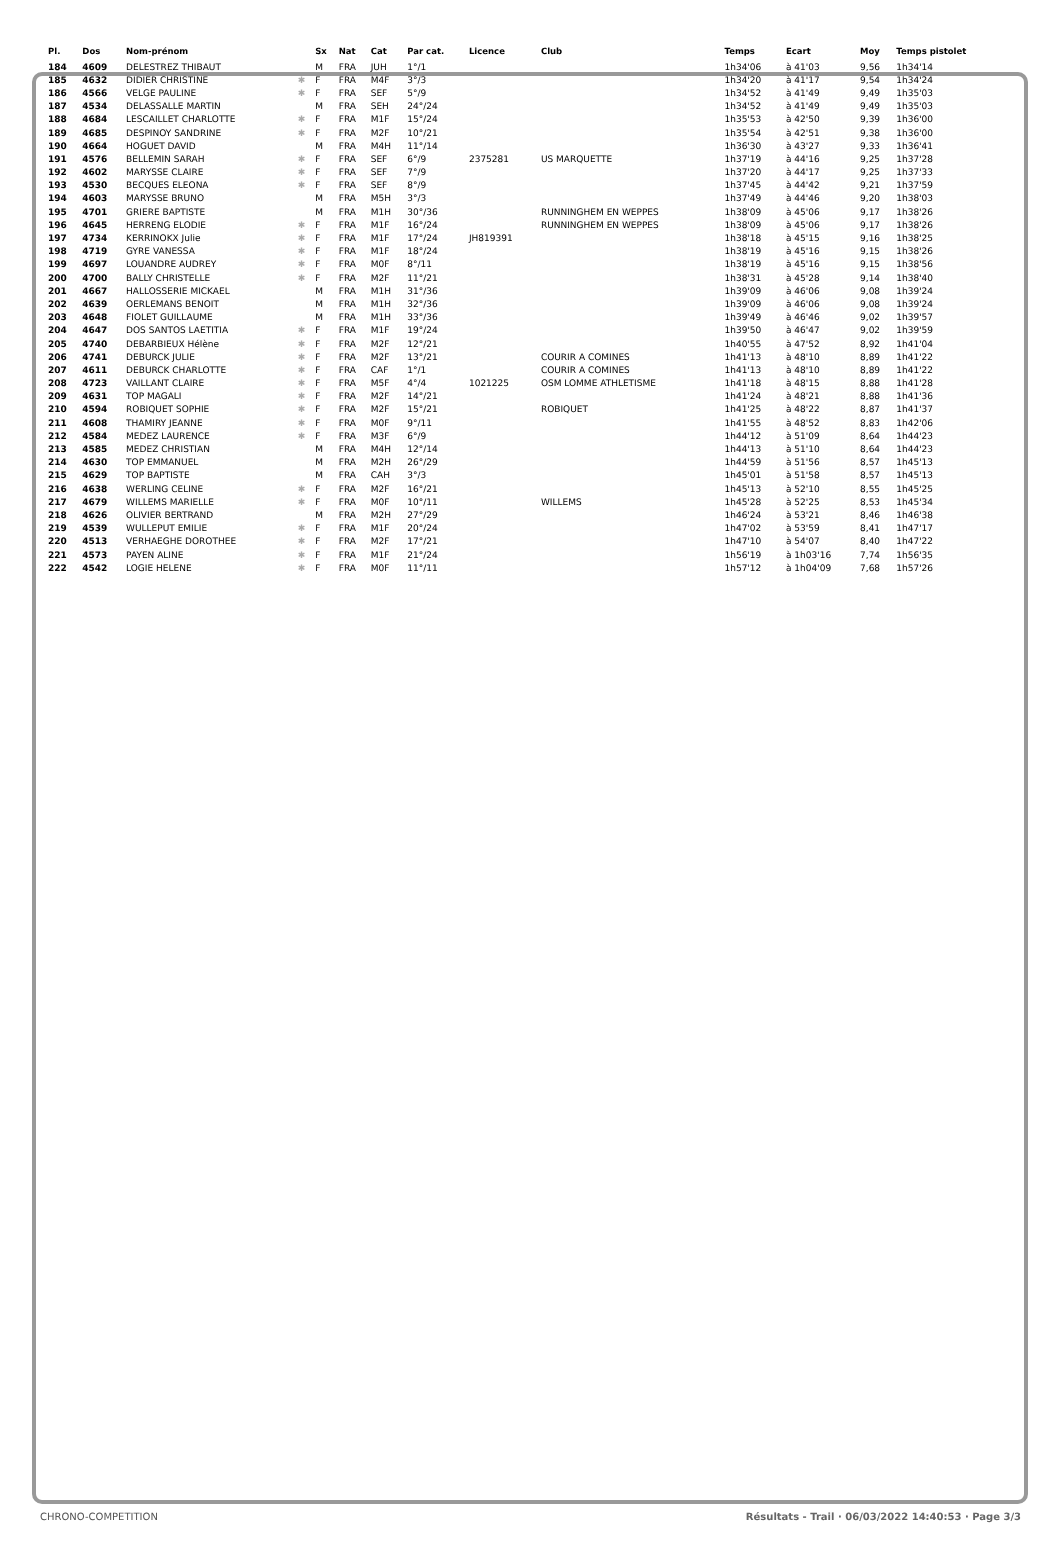| Pl. | Dos | Nom-prénom | | Sx | Nat | Cat | Par cat. | Licence | Club | Temps | Ecart | Moy | Temps pistolet |
| --- | --- | --- | --- | --- | --- | --- | --- | --- | --- | --- | --- | --- | --- |
| 184 | 4609 | DELESTREZ THIBAUT | | M | FRA | JUH | 1°/1 | | | 1h34'06 | à 41'03 | 9,56 | 1h34'14 |
| 185 | 4632 | DIDIER CHRISTINE | ✱ | F | FRA | M4F | 3°/3 | | | 1h34'20 | à 41'17 | 9,54 | 1h34'24 |
| 186 | 4566 | VELGE PAULINE | ✱ | F | FRA | SEF | 5°/9 | | | 1h34'52 | à 41'49 | 9,49 | 1h35'03 |
| 187 | 4534 | DELASSALLE MARTIN | | M | FRA | SEH | 24°/24 | | | 1h34'52 | à 41'49 | 9,49 | 1h35'03 |
| 188 | 4684 | LESCAILLET CHARLOTTE | ✱ | F | FRA | M1F | 15°/24 | | | 1h35'53 | à 42'50 | 9,39 | 1h36'00 |
| 189 | 4685 | DESPINOY SANDRINE | ✱ | F | FRA | M2F | 10°/21 | | | 1h35'54 | à 42'51 | 9,38 | 1h36'00 |
| 190 | 4664 | HOGUET DAVID | | M | FRA | M4H | 11°/14 | | | 1h36'30 | à 43'27 | 9,33 | 1h36'41 |
| 191 | 4576 | BELLEMIN SARAH | ✱ | F | FRA | SEF | 6°/9 | 2375281 | US MARQUETTE | 1h37'19 | à 44'16 | 9,25 | 1h37'28 |
| 192 | 4602 | MARYSSE CLAIRE | ✱ | F | FRA | SEF | 7°/9 | | | 1h37'20 | à 44'17 | 9,25 | 1h37'33 |
| 193 | 4530 | BECQUES ELEONA | ✱ | F | FRA | SEF | 8°/9 | | | 1h37'45 | à 44'42 | 9,21 | 1h37'59 |
| 194 | 4603 | MARYSSE BRUNO | | M | FRA | M5H | 3°/3 | | | 1h37'49 | à 44'46 | 9,20 | 1h38'03 |
| 195 | 4701 | GRIERE BAPTISTE | | M | FRA | M1H | 30°/36 | | RUNNINGHEM EN WEPPES | 1h38'09 | à 45'06 | 9,17 | 1h38'26 |
| 196 | 4645 | HERRENG ELODIE | ✱ | F | FRA | M1F | 16°/24 | | RUNNINGHEM EN WEPPES | 1h38'09 | à 45'06 | 9,17 | 1h38'26 |
| 197 | 4734 | KERRINOKX Julie | ✱ | F | FRA | M1F | 17°/24 | JH819391 | | 1h38'18 | à 45'15 | 9,16 | 1h38'25 |
| 198 | 4719 | GYRE VANESSA | ✱ | F | FRA | M1F | 18°/24 | | | 1h38'19 | à 45'16 | 9,15 | 1h38'26 |
| 199 | 4697 | LOUANDRE AUDREY | ✱ | F | FRA | M0F | 8°/11 | | | 1h38'19 | à 45'16 | 9,15 | 1h38'56 |
| 200 | 4700 | BALLY CHRISTELLE | ✱ | F | FRA | M2F | 11°/21 | | | 1h38'31 | à 45'28 | 9,14 | 1h38'40 |
| 201 | 4667 | HALLOSSERIE MICKAEL | | M | FRA | M1H | 31°/36 | | | 1h39'09 | à 46'06 | 9,08 | 1h39'24 |
| 202 | 4639 | OERLEMANS BENOIT | | M | FRA | M1H | 32°/36 | | | 1h39'09 | à 46'06 | 9,08 | 1h39'24 |
| 203 | 4648 | FIOLET GUILLAUME | | M | FRA | M1H | 33°/36 | | | 1h39'49 | à 46'46 | 9,02 | 1h39'57 |
| 204 | 4647 | DOS SANTOS LAETITIA | ✱ | F | FRA | M1F | 19°/24 | | | 1h39'50 | à 46'47 | 9,02 | 1h39'59 |
| 205 | 4740 | DEBARBIEUX Hélène | ✱ | F | FRA | M2F | 12°/21 | | | 1h40'55 | à 47'52 | 8,92 | 1h41'04 |
| 206 | 4741 | DEBURCK JULIE | ✱ | F | FRA | M2F | 13°/21 | | COURIR A COMINES | 1h41'13 | à 48'10 | 8,89 | 1h41'22 |
| 207 | 4611 | DEBURCK CHARLOTTE | ✱ | F | FRA | CAF | 1°/1 | | COURIR A COMINES | 1h41'13 | à 48'10 | 8,89 | 1h41'22 |
| 208 | 4723 | VAILLANT CLAIRE | ✱ | F | FRA | M5F | 4°/4 | 1021225 | OSM LOMME ATHLETISME | 1h41'18 | à 48'15 | 8,88 | 1h41'28 |
| 209 | 4631 | TOP MAGALI | ✱ | F | FRA | M2F | 14°/21 | | | 1h41'24 | à 48'21 | 8,88 | 1h41'36 |
| 210 | 4594 | ROBIQUET SOPHIE | ✱ | F | FRA | M2F | 15°/21 | | ROBIQUET | 1h41'25 | à 48'22 | 8,87 | 1h41'37 |
| 211 | 4608 | THAMIRY JEANNE | ✱ | F | FRA | M0F | 9°/11 | | | 1h41'55 | à 48'52 | 8,83 | 1h42'06 |
| 212 | 4584 | MEDEZ LAURENCE | ✱ | F | FRA | M3F | 6°/9 | | | 1h44'12 | à 51'09 | 8,64 | 1h44'23 |
| 213 | 4585 | MEDEZ CHRISTIAN | | M | FRA | M4H | 12°/14 | | | 1h44'13 | à 51'10 | 8,64 | 1h44'23 |
| 214 | 4630 | TOP EMMANUEL | | M | FRA | M2H | 26°/29 | | | 1h44'59 | à 51'56 | 8,57 | 1h45'13 |
| 215 | 4629 | TOP BAPTISTE | | M | FRA | CAH | 3°/3 | | | 1h45'01 | à 51'58 | 8,57 | 1h45'13 |
| 216 | 4638 | WERLING CELINE | ✱ | F | FRA | M2F | 16°/21 | | | 1h45'13 | à 52'10 | 8,55 | 1h45'25 |
| 217 | 4679 | WILLEMS MARIELLE | ✱ | F | FRA | M0F | 10°/11 | | WILLEMS | 1h45'28 | à 52'25 | 8,53 | 1h45'34 |
| 218 | 4626 | OLIVIER BERTRAND | | M | FRA | M2H | 27°/29 | | | 1h46'24 | à 53'21 | 8,46 | 1h46'38 |
| 219 | 4539 | WULLEPUT EMILIE | ✱ | F | FRA | M1F | 20°/24 | | | 1h47'02 | à 53'59 | 8,41 | 1h47'17 |
| 220 | 4513 | VERHAEGHE DOROTHEE | ✱ | F | FRA | M2F | 17°/21 | | | 1h47'10 | à 54'07 | 8,40 | 1h47'22 |
| 221 | 4573 | PAYEN ALINE | ✱ | F | FRA | M1F | 21°/24 | | | 1h56'19 | à 1h03'16 | 7,74 | 1h56'35 |
| 222 | 4542 | LOGIE HELENE | ✱ | F | FRA | M0F | 11°/11 | | | 1h57'12 | à 1h04'09 | 7,68 | 1h57'26 |
CHRONO-COMPETITION Résultats - Trail · 06/03/2022 14:40:53 · Page 3/3